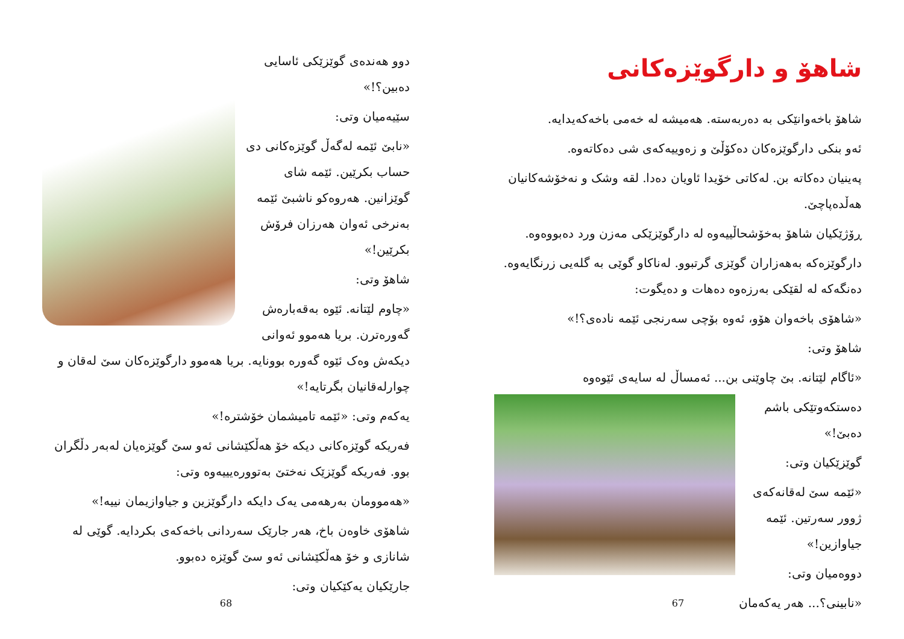دوو هەندەی گوێزێکی ئاسایی دەبین؟!»
سێیەمیان وتی:
«نابێ ئێمە لەگەڵ گوێزەکانی دی حساب بکرێین. ئێمە شای گوێزانین. هەروەکو ناشبێ ئێمە بەنرخی ئەوان هەرزان فرۆش بکرێین!»
شاهۆ وتی:
«چاوم لێتانە. ئێوە بەقەبارەش گەورەترن. بریا هەموو ئەوانی دیکەش وەک ئێوە گەورە بوونایە. بریا هەموو دارگوێزەکان سێ لەقان و چوارلەقانیان بگرتایە!»
یەکەم وتی: «ئێمە تامیشمان خۆشترە!»
فەریکە گوێزەکانی دیکە خۆ هەڵکێشانی ئەو سێ گوێزەیان لەبەر دڵگران بوو. فەریکە گوێزێک نەختێ بەتوورەیییەوە وتی:
«هەموومان بەرهەمی یەک دایکە دارگوێزین و جیاوازیمان نییە!»
شاهۆی خاوەن باخ، هەر جارێک سەردانی باخەکەی بکردایە. گوێی لە شانازی و خۆ هەڵکێشانی ئەو سێ گوێزە دەبوو.
جارێکیان یەکێکیان وتی:
68
شاهۆ و دارگوێزەکانی
شاهۆ باخەوانێکی بە دەربەستە. هەمیشە لە خەمی باخەکەیدایە.
ئەو بنکی دارگوێزەکان دەکۆڵێ و زەوییەکەی شی دەکاتەوە.
پەینیان دەکاتە بن. لەکاتی خۆیدا ئاویان دەدا. لقە وشک و نەخۆشەکانیان هەڵدەپاچێ.
ڕۆژێکیان شاهۆ بەخۆشحاڵییەوە لە دارگوێزێکی مەزن ورد دەبووەوە.
دارگوێزەکە بەهەزاران گوێزی گرتبوو. لەناکاو گوێی بە گلەیی زرنگایەوە. دەنگەکە لە لقێکی بەرزەوە دەهات و دەیگوت:
«شاهۆی باخەوان هۆو، ئەوە بۆچی سەرنجی ئێمە نادەی؟!»
شاهۆ وتی:
«ئاگام لێتانە. بێ چاوێنی بن... ئەمساڵ لە سایەی ئێوەوە
دەستکەوتێکی باشم دەبێ!»
گوێزێکیان وتی:
«ئێمە سێ لەقانەکەی ژوور سەرتین. ئێمە جیاوازین!»
دووەمیان وتی:
«نابینی؟... هەر یەکەمان
67